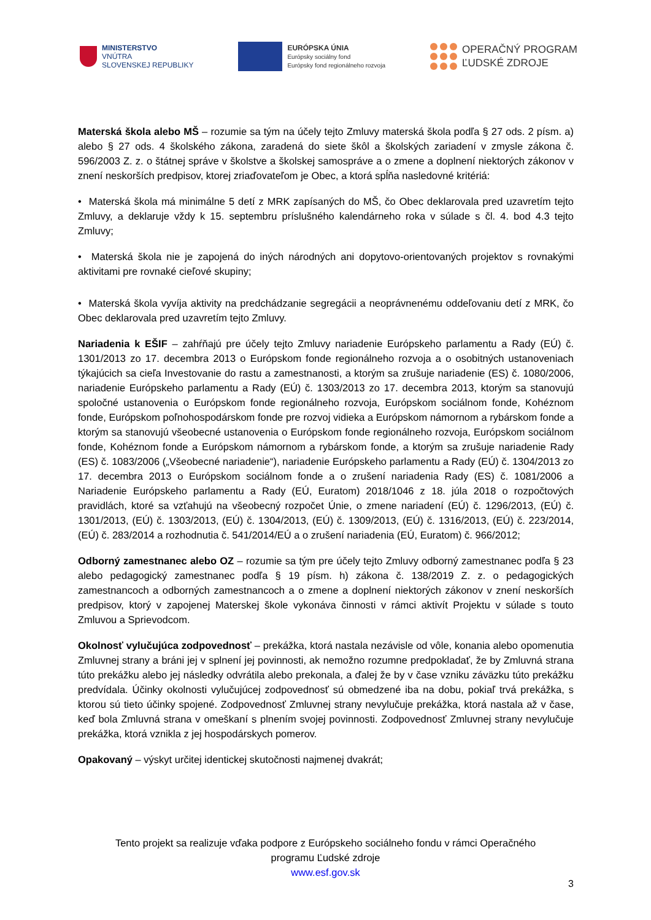MINISTERSTVO
VNÚTRA
SLOVENSKEJ REPUBLIKY
EURÓPSKA ÚNIA
Európsky sociálny fond
Európsky fond regionálneho rozvoja
OPERAČNÝ PROGRAM
ĽUDSKÉ ZDROJE
Materská škola alebo MŠ – rozumie sa tým na účely tejto Zmluvy materská škola podľa § 27 ods. 2 písm. a) alebo § 27 ods. 4 školského zákona, zaradená do siete škôl a školských zariadení v zmysle zákona č. 596/2003 Z. z. o štátnej správe v školstve a školskej samospráve a o zmene a doplnení niektorých zákonov v znení neskorších predpisov, ktorej zriaďovateľom je Obec, a ktorá spĺňa nasledovné kritériá:
• Materská škola má minimálne 5 detí z MRK zapísaných do MŠ, čo Obec deklarovala pred uzavretím tejto Zmluvy, a deklaruje vždy k 15. septembru príslušného kalendárneho roka v súlade s čl. 4. bod 4.3 tejto Zmluvy;
• Materská škola nie je zapojená do iných národných ani dopytovo-orientovaných projektov s rovnakými aktivitami pre rovnaké cieľové skupiny;
• Materská škola vyvíja aktivity na predchádzanie segregácii a neoprávnenému oddeľovaniu detí z MRK, čo Obec deklarovala pred uzavretím tejto Zmluvy.
Nariadenia k EŠIF – zahŕňajú pre účely tejto Zmluvy nariadenie Európskeho parlamentu a Rady (EÚ) č. 1301/2013 zo 17. decembra 2013 o Európskom fonde regionálneho rozvoja a o osobitných ustanoveniach týkajúcich sa cieľa Investovanie do rastu a zamestnanosti, a ktorým sa zrušuje nariadenie (ES) č. 1080/2006, nariadenie Európskeho parlamentu a Rady (EÚ) č. 1303/2013 zo 17. decembra 2013, ktorým sa stanovujú spoločné ustanovenia o Európskom fonde regionálneho rozvoja, Európskom sociálnom fonde, Kohéznom fonde, Európskom poľnohospodárskom fonde pre rozvoj vidieka a Európskom námornom a rybárskom fonde a ktorým sa stanovujú všeobecné ustanovenia o Európskom fonde regionálneho rozvoja, Európskom sociálnom fonde, Kohéznom fonde a Európskom námornom a rybárskom fonde, a ktorým sa zrušuje nariadenie Rady (ES) č. 1083/2006 („Všeobecné nariadenie“), nariadenie Európskeho parlamentu a Rady (EÚ) č. 1304/2013 zo 17. decembra 2013 o Európskom sociálnom fonde a o zrušení nariadenia Rady (ES) č. 1081/2006 a Nariadenie Európskeho parlamentu a Rady (EÚ, Euratom) 2018/1046 z 18. júla 2018 o rozpočtových pravidlách, ktoré sa vzťahujú na všeobecný rozpočet Únie, o zmene nariadení (EÚ) č. 1296/2013, (EÚ) č. 1301/2013, (EÚ) č. 1303/2013, (EÚ) č. 1304/2013, (EÚ) č. 1309/2013, (EÚ) č. 1316/2013, (EÚ) č. 223/2014, (EÚ) č. 283/2014 a rozhodnutia č. 541/2014/EÚ a o zrušení nariadenia (EÚ, Euratom) č. 966/2012;
Odborný zamestnanec alebo OZ – rozumie sa tým pre účely tejto Zmluvy odborný zamestnanec podľa § 23 alebo pedagogický zamestnanec podľa § 19 písm. h) zákona č. 138/2019 Z. z. o pedagogických zamestnancoch a odborných zamestnancoch a o zmene a doplnení niektorých zákonov v znení neskorších predpisov, ktorý v zapojenej Materskej škole vykonáva činnosti v rámci aktivít Projektu v súlade s touto Zmluvou a Sprievodcom.
Okolnosť vylučujúca zodpovednosť – prekážka, ktorá nastala nezávisle od vôle, konania alebo opomenutia Zmluvnej strany a bráni jej v splnení jej povinnosti, ak nemožno rozumne predpokladať, že by Zmluvná strana túto prekážku alebo jej následky odvrátila alebo prekonala, a ďalej že by v čase vzniku záväzku túto prekážku predvídala. Účinky okolnosti vylučujúcej zodpovednosť sú obmedzené iba na dobu, pokiaľ trvá prekážka, s ktorou sú tieto účinky spojené. Zodpovednosť Zmluvnej strany nevylučuje prekážka, ktorá nastala až v čase, keď bola Zmluvná strana v omeškaní s plnením svojej povinnosti. Zodpovednosť Zmluvnej strany nevylučuje prekážka, ktorá vznikla z jej hospodárskych pomerov.
Opakovaný – výskyt určitej identickej skutočnosti najmenej dvakrát;
Tento projekt sa realizuje vďaka podpore z Európskeho sociálneho fondu v rámci Operačného
programu Ľudské zdroje
www.esf.gov.sk
3